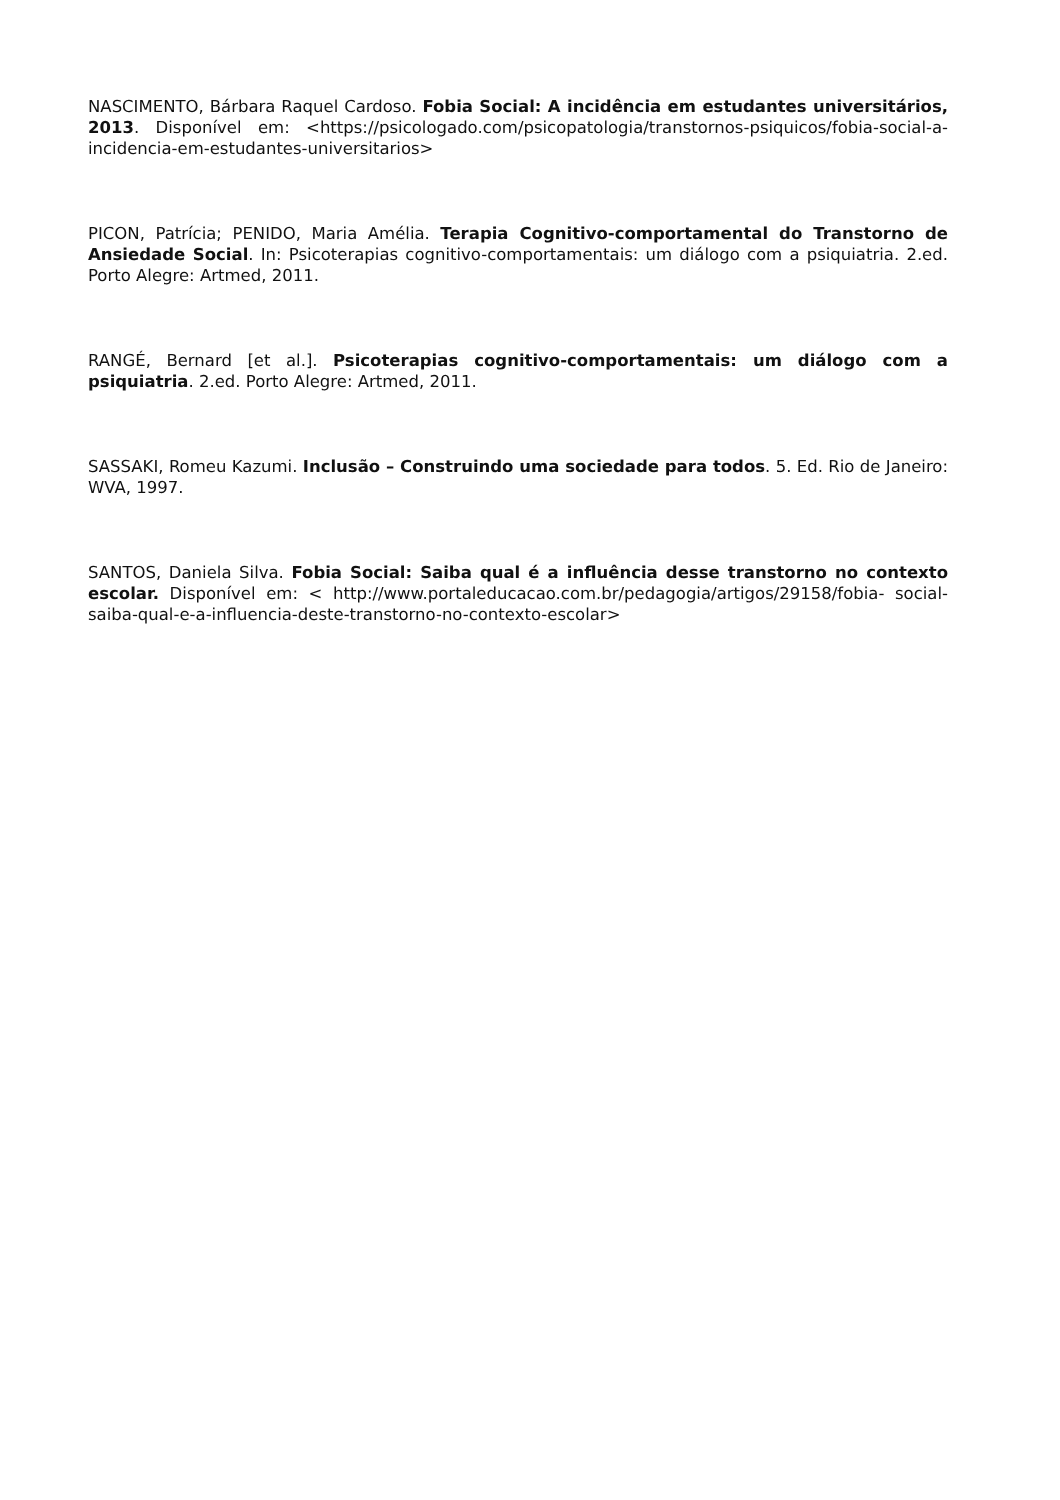NASCIMENTO, Bárbara Raquel Cardoso. Fobia Social: A incidência em estudantes universitários, 2013. Disponível em: <https://psicologado.com/psicopatologia/transtornos-psiquicos/fobia-social-a-incidencia-em-estudantes-universitarios>
PICON, Patrícia; PENIDO, Maria Amélia. Terapia Cognitivo-comportamental do Transtorno de Ansiedade Social. In: Psicoterapias cognitivo-comportamentais: um diálogo com a psiquiatria. 2.ed. Porto Alegre: Artmed, 2011.
RANGÉ, Bernard [et al.]. Psicoterapias cognitivo-comportamentais: um diálogo com a psiquiatria. 2.ed. Porto Alegre: Artmed, 2011.
SASSAKI, Romeu Kazumi. Inclusão – Construindo uma sociedade para todos. 5. Ed. Rio de Janeiro: WVA, 1997.
SANTOS, Daniela Silva. Fobia Social: Saiba qual é a influência desse transtorno no contexto escolar. Disponível em: < http://www.portaleducacao.com.br/pedagogia/artigos/29158/fobia- social-saiba-qual-e-a-influencia-deste-transtorno-no-contexto-escolar>